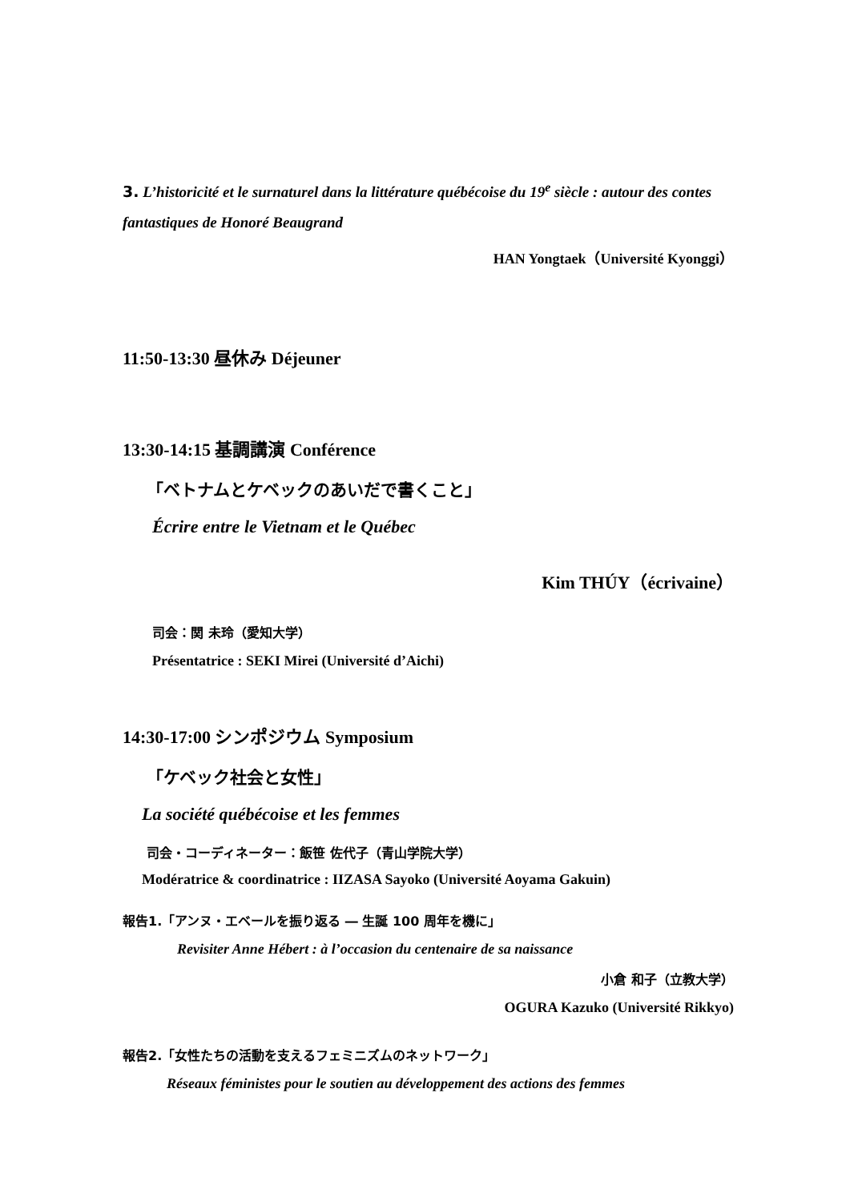3. L’historicité et le surnaturel dans la littérature québécoise du 19<sup>e</sup> siècle : autour des contes fantastiques de Honoré Beaugrand
HAN Yongtaek（Université Kyonggi）
11:50-13:30 昼休み Déjeuner
13:30-14:15 基調講演 Conférence
「ベトナムとケベックのあいだで書くこと」
Écrire entre le Vietnam et le Québec
Kim THÚY（écrivaine）
司会：関 未玲（愛知大学）
Présentatrice : SEKI Mirei (Université d’Aichi)
14:30-17:00 シンポジウム Symposium
「ケベック社会と女性」
La société québécoise et les femmes
司会・コーディネーター：飯笹 佐代子（青山学院大学）
Modératrice & coordinatrice : IIZASA Sayoko (Université Aoyama Gakuin)
報告1.「アンヌ・エベールを振り返る ― 生誕 100 周年を機に」
Revisiter Anne Hébert : à l’occasion du centenaire de sa naissance
小倉 和子（立教大学）
OGURA Kazuko (Université Rikkyo)
報告2.「女性たちの活動を支えるフェミニズムのネットワーク」
Réseaux féministes pour le soutien au développement des actions des femmes